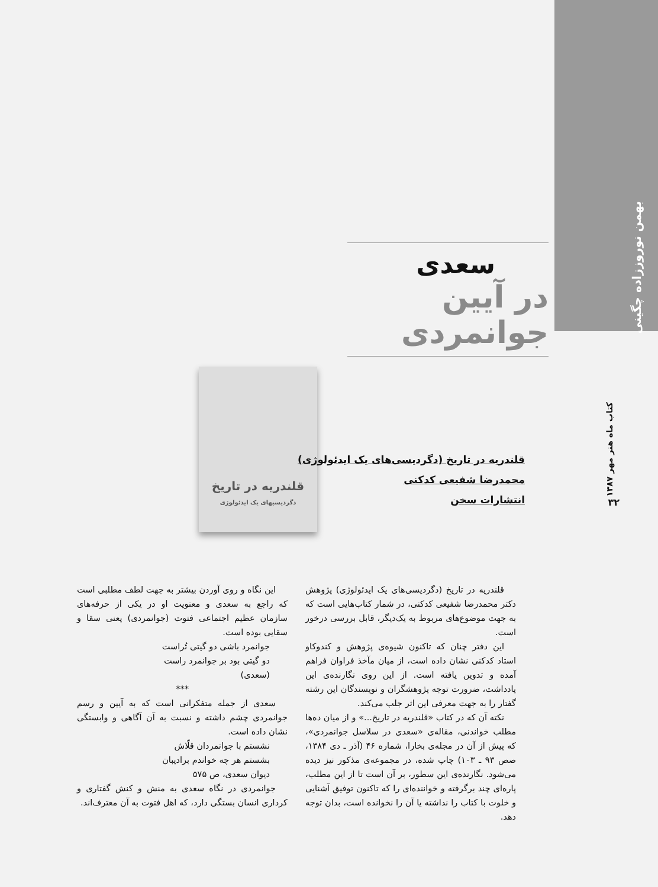بهمن نوروززاده چگینی
کتاب ماه هنر مهر ۱۳۸۷
۳۲
سعدی
در آیین جوانمردی
قلندریه در تاریخ
دگردیسیهای یک ایدئولوژی
قلندریه در تاریخ (دگردیسی‌های یک ایدئولوژی)
محمدرضا شفیعی کدکنی
انتشارات سخن
قلندریه در تاریخ (دگردیسی‌های یک ایدئولوژی) پژوهش دکتر محمدرضا شفیعی کدکنی، در شمار کتاب‌هایی است که به جهت موضوع‌های مربوط به یک‌دیگر، قابل بررسی درخور است.
این دفتر چنان که تاکنون شیوه‌ی پژوهش و کندوکاو استاد کدکنی نشان داده است، از میان مآخذ فراوان فراهم آمده و تدوین یافته است. از این روی نگارنده‌ی این یادداشت، ضرورت توجه پژوهشگران و نویسندگان این رشته گفتار را به جهت معرفی این اثر جلب می‌کند.
نکته آن که در کتاب «قلندریه در تاریخ...» و از میان ده‌ها مطلب خواندنی، مقاله‌ی «سعدی در سلاسل جوانمردی»، که پیش از آن در مجله‌ی بخارا، شماره ۴۶ (آذر ـ دی ۱۳۸۴، صص ۹۳ ـ ۱۰۳) چاپ شده، در مجموعه‌ی مذکور نیز دیده می‌شود. نگارنده‌ی این سطور، بر آن است تا از این مطلب، پاره‌ای چند برگرفته و خواننده‌ای را که تاکنون توفیق آشنایی و خلوت با کتاب را نداشته یا آن را نخوانده است، بدان توجه دهد.
این نگاه و روی آوردن بیشتر به جهت لطف مطلبی است که راجع به سعدی و معنویت او در یکی از حرفه‌های سازمان عظیم اجتماعی فتوت (جوانمردی) یعنی سقا و سقایی بوده است.
جوانمرد باشی دو گیتی تُراست
دو گیتی بود بر جوانمرد راست
(سعدی)
***
سعدی از جمله متفکرانی است که به آیین و رسم جوانمردی چشم داشته و نسبت به آن آگاهی و وابستگی نشان داده است.
نشستم با جوانمردان قلّاش
بشستم هر چه خواندم برادیبان
دیوان سعدی، ص ۵۷۵
جوانمردی در نگاه سعدی به منش و کنش گفتاری و کرداری انسان بستگی دارد، که اهل فتوت به آن معترف‌اند.